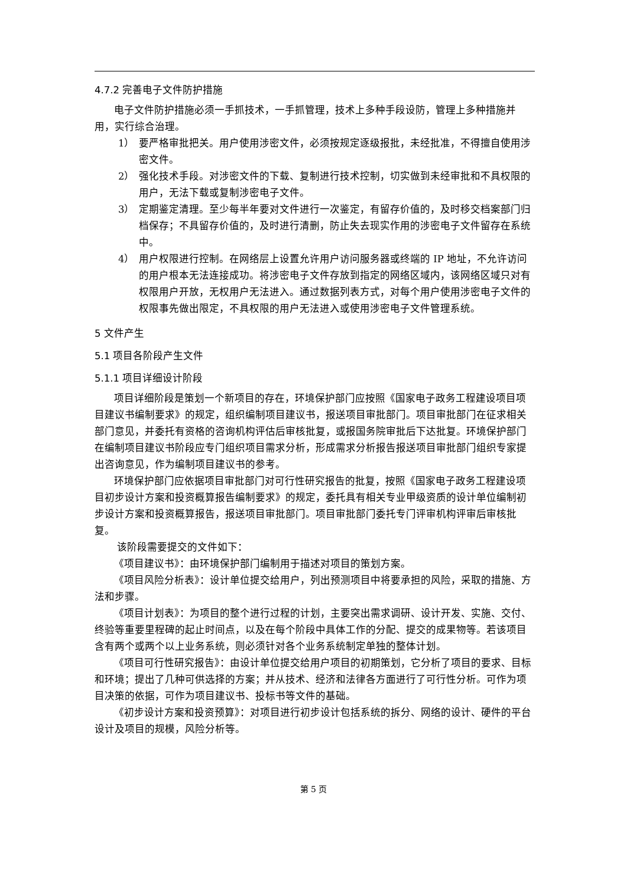4.7.2 完善电子文件防护措施
电子文件防护措施必须一手抓技术，一手抓管理，技术上多种手段设防，管理上多种措施并用，实行综合治理。
1） 要严格审批把关。用户使用涉密文件，必须按规定逐级报批，未经批准，不得擅自使用涉密文件。
2） 强化技术手段。对涉密文件的下载、复制进行技术控制，切实做到未经审批和不具权限的用户，无法下载或复制涉密电子文件。
3） 定期鉴定清理。至少每半年要对文件进行一次鉴定，有留存价值的，及时移交档案部门归档保存；不具留存价值的，及时进行清删，防止失去现实作用的涉密电子文件留存在系统中。
4） 用户权限进行控制。在网络层上设置允许用户访问服务器或终端的 IP 地址，不允许访问的用户根本无法连接成功。将涉密电子文件存放到指定的网络区域内，该网络区域只对有权限用户开放，无权用户无法进入。通过数据列表方式，对每个用户使用涉密电子文件的权限事先做出限定，不具权限的用户无法进入或使用涉密电子文件管理系统。
5 文件产生
5.1 项目各阶段产生文件
5.1.1 项目详细设计阶段
项目详细阶段是策划一个新项目的存在，环境保护部门应按照《国家电子政务工程建设项目项目建议书编制要求》的规定，组织编制项目建议书，报送项目审批部门。项目审批部门在征求相关部门意见，并委托有资格的咨询机构评估后审核批复，或报国务院审批后下达批复。环境保护部门在编制项目建议书阶段应专门组织项目需求分析，形成需求分析报告报送项目审批部门组织专家提出咨询意见，作为编制项目建议书的参考。
环境保护部门应依据项目审批部门对可行性研究报告的批复，按照《国家电子政务工程建设项目初步设计方案和投资概算报告编制要求》的规定，委托具有相关专业甲级资质的设计单位编制初步设计方案和投资概算报告，报送项目审批部门。项目审批部门委托专门评审机构评审后审核批复。
该阶段需要提交的文件如下：
《项目建议书》：由环境保护部门编制用于描述对项目的策划方案。
《项目风险分析表》：设计单位提交给用户，列出预测项目中将要承担的风险，采取的措施、方法和步骤。
《项目计划表》：为项目的整个进行过程的计划，主要突出需求调研、设计开发、实施、交付、终验等重要里程碑的起止时间点，以及在每个阶段中具体工作的分配、提交的成果物等。若该项目含有两个或两个以上业务系统，则必须针对各个业务系统制定单独的整体计划。
《项目可行性研究报告》：由设计单位提交给用户项目的初期策划，它分析了项目的要求、目标和环境；提出了几种可供选择的方案；并从技术、经济和法律各方面进行了可行性分析。可作为项目决策的依据，可作为项目建议书、投标书等文件的基础。
《初步设计方案和投资预算》：对项目进行初步设计包括系统的拆分、网络的设计、硬件的平台设计及项目的规模，风险分析等。
第 5 页